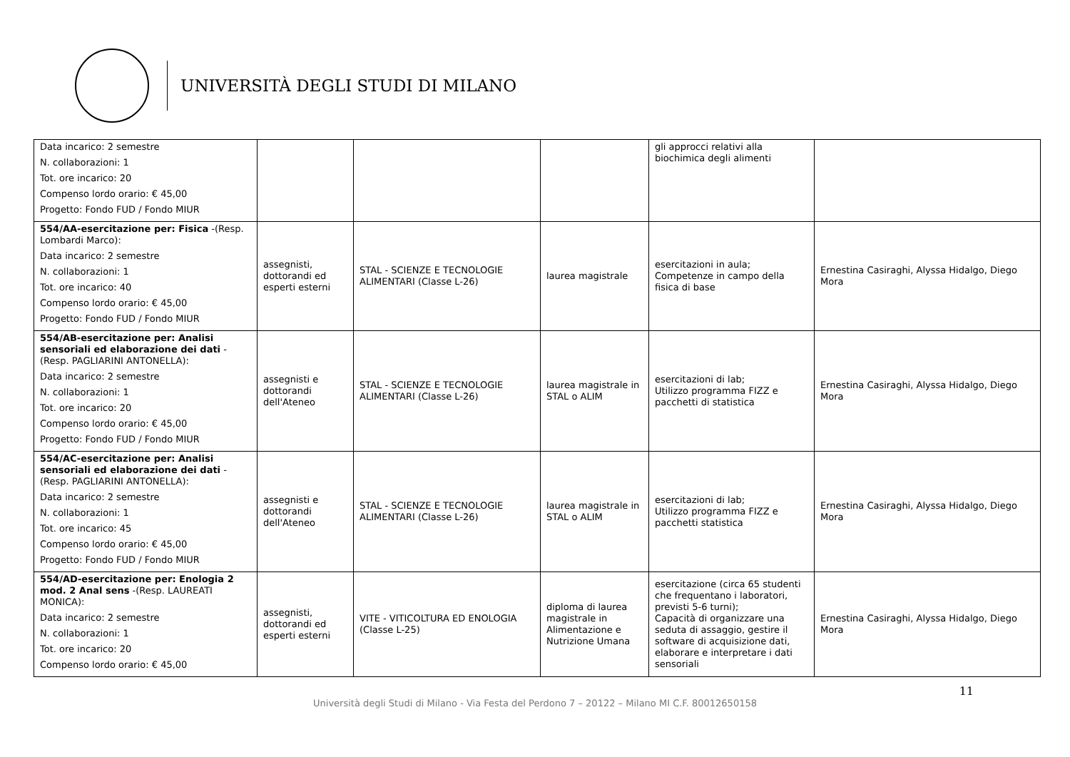UNIVERSITÀ DEGLI STUDI DI MILANO
| Data incarico: 2 semestre N. collaborazioni: 1 Tot. ore incarico: 20 Compenso lordo orario: € 45,00 Progetto: Fondo FUD / Fondo MIUR | | | | gli approcci relativi alla biochimica degli alimenti | |
| 554/AA-esercitazione per: Fisica -(Resp. Lombardi Marco): Data incarico: 2 semestre N. collaborazioni: 1 Tot. ore incarico: 40 Compenso lordo orario: € 45,00 Progetto: Fondo FUD / Fondo MIUR | assegnisti, dottorandi ed esperti esterni | STAL - SCIENZE E TECNOLOGIE ALIMENTARI (Classe L-26) | laurea magistrale | esercitazioni in aula; Competenze in campo della fisica di base | Ernestina Casiraghi, Alyssa Hidalgo, Diego Mora |
| 554/AB-esercitazione per: Analisi sensoriali ed elaborazione dei dati -(Resp. PAGLIARINI ANTONELLA): Data incarico: 2 semestre N. collaborazioni: 1 Tot. ore incarico: 20 Compenso lordo orario: € 45,00 Progetto: Fondo FUD / Fondo MIUR | assegnisti e dottorandi dell'Ateneo | STAL - SCIENZE E TECNOLOGIE ALIMENTARI (Classe L-26) | laurea magistrale in STAL o ALIM | esercitazioni di lab; Utilizzo programma FIZZ e pacchetti di statistica | Ernestina Casiraghi, Alyssa Hidalgo, Diego Mora |
| 554/AC-esercitazione per: Analisi sensoriali ed elaborazione dei dati -(Resp. PAGLIARINI ANTONELLA): Data incarico: 2 semestre N. collaborazioni: 1 Tot. ore incarico: 45 Compenso lordo orario: € 45,00 Progetto: Fondo FUD / Fondo MIUR | assegnisti e dottorandi dell'Ateneo | STAL - SCIENZE E TECNOLOGIE ALIMENTARI (Classe L-26) | laurea magistrale in STAL o ALIM | esercitazioni di lab; Utilizzo programma FIZZ e pacchetti statistica | Ernestina Casiraghi, Alyssa Hidalgo, Diego Mora |
| 554/AD-esercitazione per: Enologia 2 mod. 2 Anal sens -(Resp. LAUREATI MONICA): Data incarico: 2 semestre N. collaborazioni: 1 Tot. ore incarico: 20 Compenso lordo orario: € 45,00 | assegnisti, dottorandi ed esperti esterni | VITE - VITICOLTURA ED ENOLOGIA (Classe L-25) | diploma di laurea magistrale in Alimentazione e Nutrizione Umana | esercitazione (circa 65 studenti che frequentano i laboratori, previsti 5-6 turni); Capacità di organizzare una seduta di assaggio, gestire il software di acquisizione dati, elaborare e interpretare i dati sensoriali | Ernestina Casiraghi, Alyssa Hidalgo, Diego Mora |
11
Università degli Studi di Milano - Via Festa del Perdono 7 – 20122 – Milano MI C.F. 80012650158